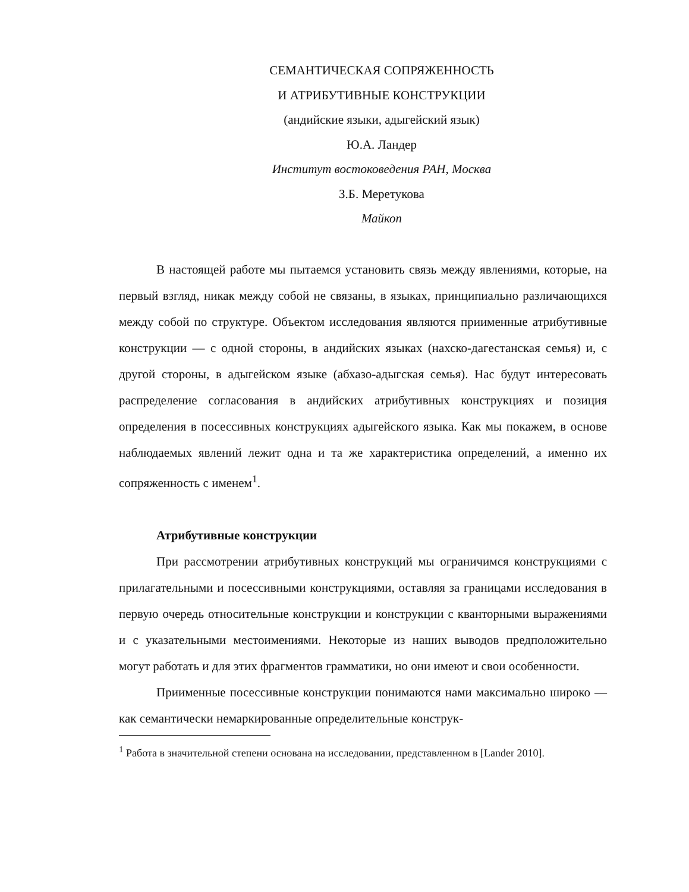СЕМАНТИЧЕСКАЯ СОПРЯЖЕННОСТЬ
И АТРИБУТИВНЫЕ КОНСТРУКЦИИ
(андийские языки, адыгейский язык)
Ю.А. Ландер
Институт востоковедения РАН, Москва
З.Б. Меретукова
Майкоп
В настоящей работе мы пытаемся установить связь между явлениями, которые, на первый взгляд, никак между собой не связаны, в языках, принципиально различающихся между собой по структуре. Объектом исследования являются приименные атрибутивные конструкции — с одной стороны, в андийских языках (нахско-дагестанская семья) и, с другой стороны, в адыгейском языке (абхазо-адыгская семья). Нас будут интересовать распределение согласования в андийских атрибутивных конструкциях и позиция определения в посессивных конструкциях адыгейского языка. Как мы покажем, в основе наблюдаемых явлений лежит одна и та же характеристика определений, а именно их сопряженность с именем<sup>1</sup>.
Атрибутивные конструкции
При рассмотрении атрибутивных конструкций мы ограничимся конструкциями с прилагательными и посессивными конструкциями, оставляя за границами исследования в первую очередь относительные конструкции и конструкции с кванторными выражениями и с указательными местоимениями. Некоторые из наших выводов предположительно могут работать и для этих фрагментов грамматики, но они имеют и свои особенности.
Приименные посессивные конструкции понимаются нами максимально широко — как семантически немаркированные определительные конструк-
<sup>1</sup> Работа в значительной степени основана на исследовании, представленном в [Lander 2010].